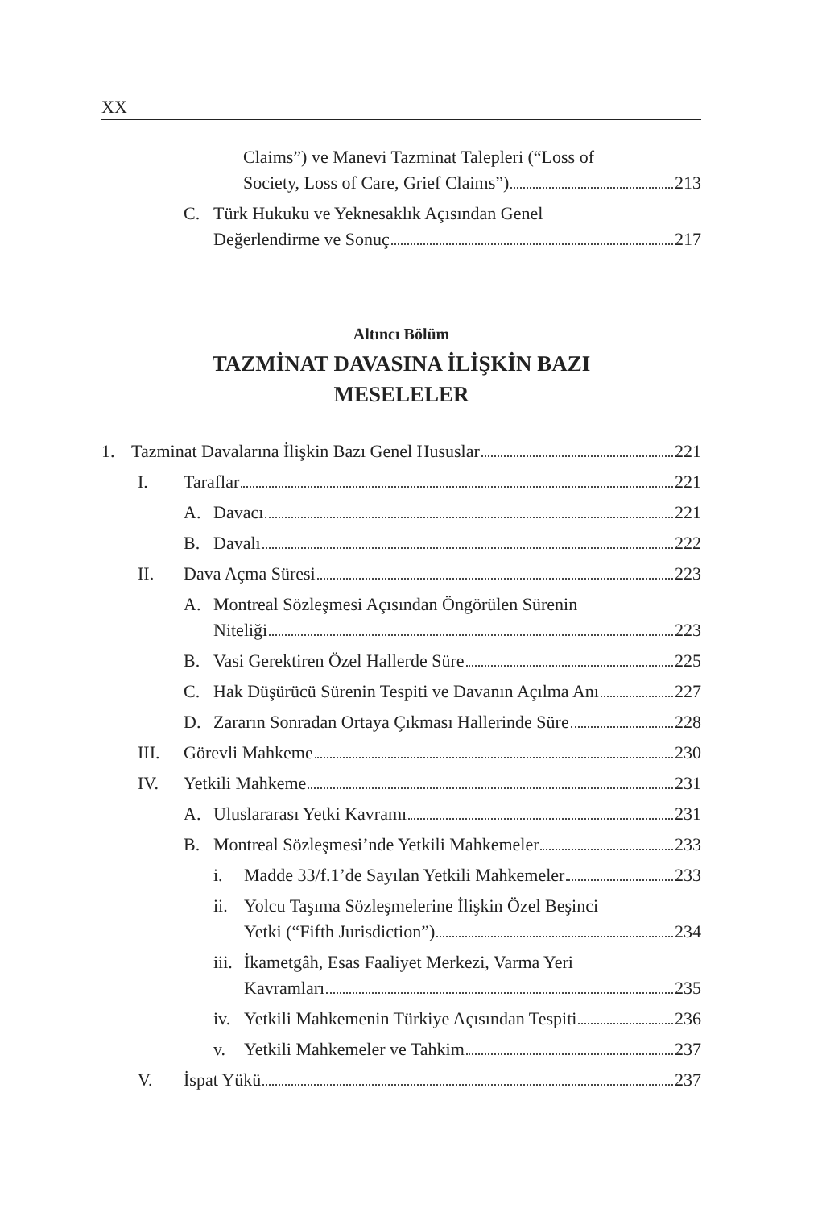XX
Claims”) ve Manevi Tazminat Talepleri (“Loss of
Society, Loss of Care, Grief Claims”) 213
C. Türk Hukuku ve Yeknesaklık Açısından Genel
Değerlendirme ve Sonuç 217
Altıncı Bölüm
TAZMİNAT DAVASINA İLİŞKİN BAZI
MESELELER
1. Tazminat Davalarına İlişkin Bazı Genel Hususlar 221
I. Taraflar 221
A. Davacı 221
B. Davalı 222
II. Dava Açma Süresi 223
A. Montreal Sözleşmesi Açısından Öngörülen Sürenin
Niteliği 223
B. Vasi Gerektiren Özel Hallerde Süre 225
C. Hak Düşürücü Sürenin Tespiti ve Davanın Açılma Anı 227
D. Zararın Sonradan Ortaya Çıkması Hallerinde Süre 228
III. Görevli Mahkeme 230
IV. Yetkili Mahkeme 231
A. Uluslararası Yetki Kavramı 231
B. Montreal Sözleşmesi’nde Yetkili Mahkemeler 233
i. Madde 33/f.1’de Sayılan Yetkili Mahkemeler 233
ii.
Yolcu Taşıma Sözleşmelerine İlişkin Özel Beşinci
Yetki (“Fifth Jurisdiction”) 234
iii.
İkametgâh, Esas Faaliyet Merkezi, Varma Yeri
Kavramları 235
iv.
Yetkili Mahkemenin Türkiye Açısından Tespiti 236
v. Yetkili Mahkemeler ve Tahkim 237
V. İspat Yükü 237